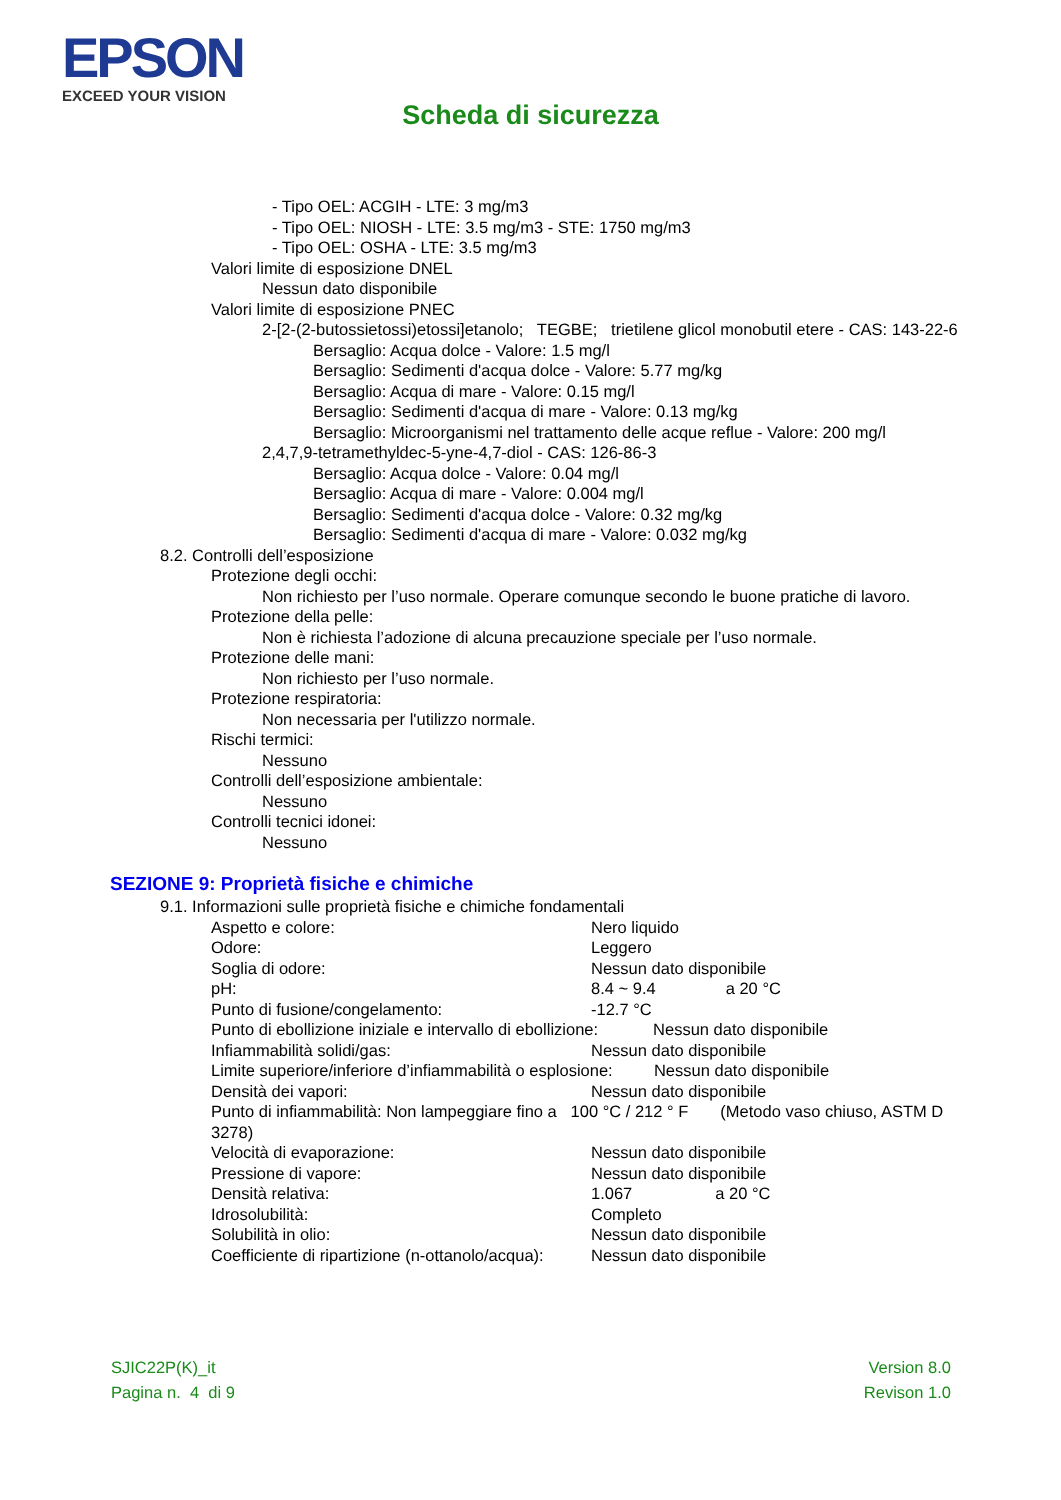EPSON
EXCEED YOUR VISION
Scheda di sicurezza
- Tipo OEL: ACGIH - LTE: 3 mg/m3
- Tipo OEL: NIOSH - LTE: 3.5 mg/m3 - STE: 1750 mg/m3
- Tipo OEL: OSHA - LTE: 3.5 mg/m3
Valori limite di esposizione DNEL
Nessun dato disponibile
Valori limite di esposizione PNEC
2-[2-(2-butossietossi)etossi]etanolo; TEGBE; trietilene glicol monobutil etere - CAS: 143-22-6
Bersaglio: Acqua dolce - Valore: 1.5 mg/l
Bersaglio: Sedimenti d'acqua dolce - Valore: 5.77 mg/kg
Bersaglio: Acqua di mare - Valore: 0.15 mg/l
Bersaglio: Sedimenti d'acqua di mare - Valore: 0.13 mg/kg
Bersaglio: Microorganismi nel trattamento delle acque reflue - Valore: 200 mg/l
2,4,7,9-tetramethyldec-5-yne-4,7-diol - CAS: 126-86-3
Bersaglio: Acqua dolce - Valore: 0.04 mg/l
Bersaglio: Acqua di mare - Valore: 0.004 mg/l
Bersaglio: Sedimenti d'acqua dolce - Valore: 0.32 mg/kg
Bersaglio: Sedimenti d'acqua di mare - Valore: 0.032 mg/kg
8.2. Controlli dell’esposizione
Protezione degli occhi:
Non richiesto per l’uso normale. Operare comunque secondo le buone pratiche di lavoro.
Protezione della pelle:
Non è richiesta l’adozione di alcuna precauzione speciale per l’uso normale.
Protezione delle mani:
Non richiesto per l’uso normale.
Protezione respiratoria:
Non necessaria per l'utilizzo normale.
Rischi termici:
Nessuno
Controlli dell’esposizione ambientale:
Nessuno
Controlli tecnici idonei:
Nessuno
SEZIONE 9: Proprietà fisiche e chimiche
9.1. Informazioni sulle proprietà fisiche e chimiche fondamentali
Aspetto e colore: Nero liquido
Odore: Leggero
Soglia di odore: Nessun dato disponibile
pH: 8.4 ~ 9.4 a 20 °C
Punto di fusione/congelamento: -12.7 °C
Punto di ebollizione iniziale e intervallo di ebollizione: Nessun dato disponibile
Infiammabilità solidi/gas: Nessun dato disponibile
Limite superiore/inferiore d’infiammabilità o esplosione: Nessun dato disponibile
Densità dei vapori: Nessun dato disponibile
Punto di infiammabilità: Non lampeggiare fino a 100 °C / 212 ° F (Metodo vaso chiuso, ASTM D 3278)
Velocità di evaporazione: Nessun dato disponibile
Pressione di vapore: Nessun dato disponibile
Densità relativa: 1.067 a 20 °C
Idrosolubilità: Completo
Solubilità in olio: Nessun dato disponibile
Coefficiente di ripartizione (n-ottanolo/acqua): Nessun dato disponibile
SJIC22P(K)_it
Pagina n. 4 di 9
Version 8.0
Revison 1.0